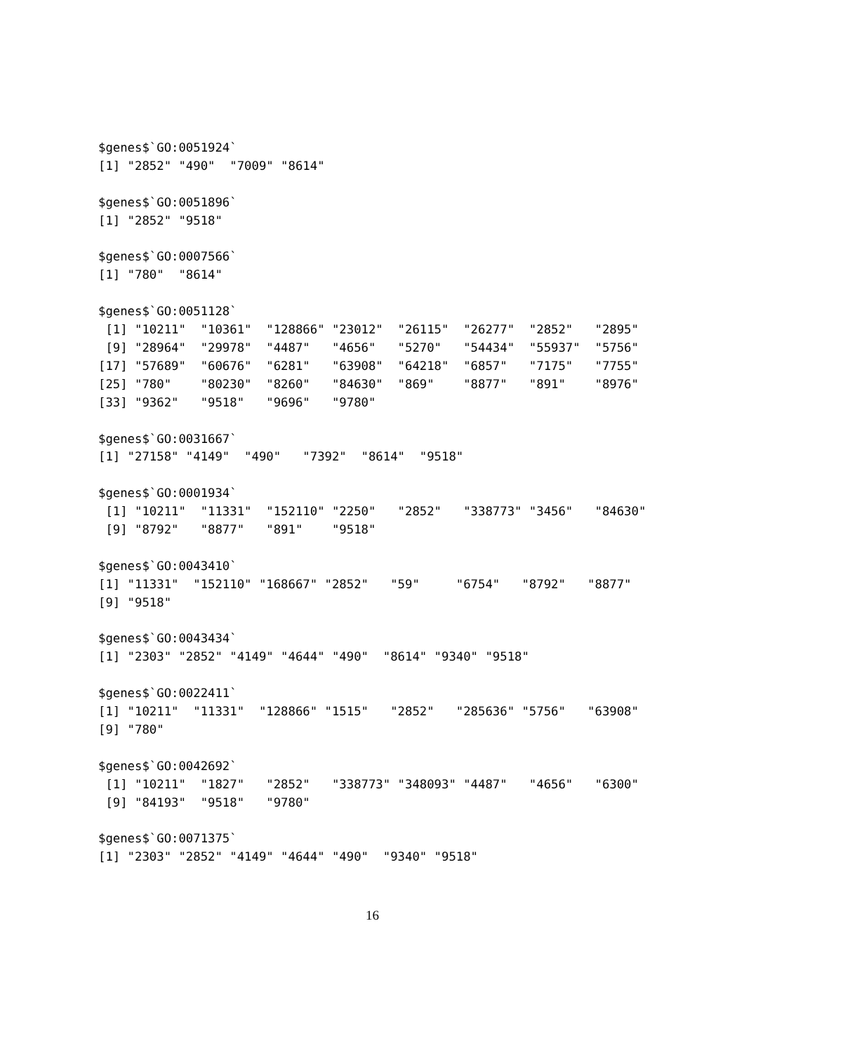$genes$`GO:0051924`
[1] "2852" "490"  "7009" "8614"

$genes$`GO:0051896`
[1] "2852" "9518"

$genes$`GO:0007566`
[1] "780"  "8614"

$genes$`GO:0051128`
 [1] "10211"  "10361"  "128866" "23012"  "26115"  "26277"  "2852"   "2895"
 [9] "28964"  "29978"  "4487"   "4656"   "5270"   "54434"  "55937"  "5756"
[17] "57689"  "60676"  "6281"   "63908"  "64218"  "6857"   "7175"   "7755"
[25] "780"    "80230"  "8260"   "84630"  "869"    "8877"   "891"    "8976"
[33] "9362"   "9518"   "9696"   "9780"

$genes$`GO:0031667`
[1] "27158" "4149"  "490"   "7392"  "8614"  "9518"

$genes$`GO:0001934`
 [1] "10211"  "11331"  "152110" "2250"   "2852"   "338773" "3456"   "84630"
 [9] "8792"   "8877"   "891"    "9518"

$genes$`GO:0043410`
[1] "11331"  "152110" "168667" "2852"   "59"     "6754"   "8792"   "8877"
[9] "9518"

$genes$`GO:0043434`
[1] "2303" "2852" "4149" "4644" "490"  "8614" "9340" "9518"

$genes$`GO:0022411`
[1] "10211"  "11331"  "128866" "1515"   "2852"   "285636" "5756"   "63908"
[9] "780"

$genes$`GO:0042692`
 [1] "10211"  "1827"   "2852"   "338773" "348093" "4487"   "4656"   "6300"
 [9] "84193"  "9518"   "9780"

$genes$`GO:0071375`
[1] "2303" "2852" "4149" "4644" "490"  "9340" "9518"
16